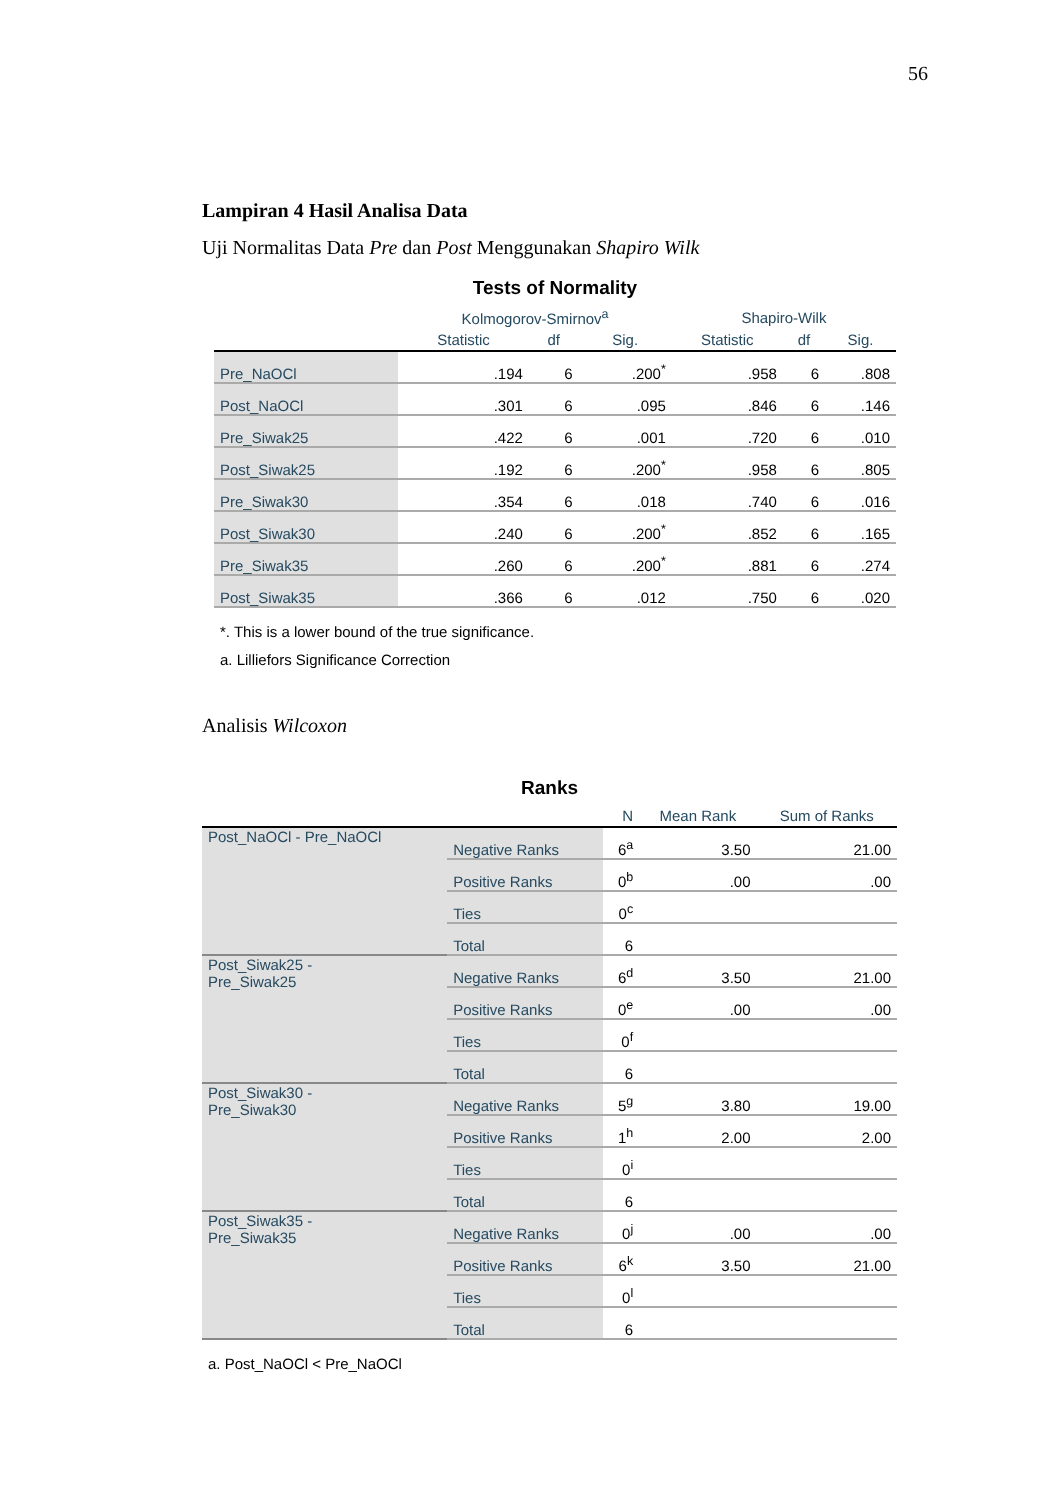56
Lampiran 4 Hasil Analisa Data
Uji Normalitas Data Pre dan Post Menggunakan Shapiro Wilk
Tests of Normality
| | Kolmogorov-Smirnov<sup>a</sup> | | | Shapiro-Wilk | | |
| --- | --- | --- | --- | --- | --- | --- |
| | Statistic | df | Sig. | Statistic | df | Sig. |
| Pre_NaOCl | .194 | 6 | .200<sup>*</sup> | .958 | 6 | .808 |
| Post_NaOCl | .301 | 6 | .095 | .846 | 6 | .146 |
| Pre_Siwak25 | .422 | 6 | .001 | .720 | 6 | .010 |
| Post_Siwak25 | .192 | 6 | .200<sup>*</sup> | .958 | 6 | .805 |
| Pre_Siwak30 | .354 | 6 | .018 | .740 | 6 | .016 |
| Post_Siwak30 | .240 | 6 | .200<sup>*</sup> | .852 | 6 | .165 |
| Pre_Siwak35 | .260 | 6 | .200<sup>*</sup> | .881 | 6 | .274 |
| Post_Siwak35 | .366 | 6 | .012 | .750 | 6 | .020 |
*. This is a lower bound of the true significance.
a. Lilliefors Significance Correction
Analisis Wilcoxon
Ranks
| | | N | Mean Rank | Sum of Ranks |
| --- | --- | --- | --- | --- |
| Post_NaOCl - Pre_NaOCl | Negative Ranks | 6<sup>a</sup> | 3.50 | 21.00 |
| | Positive Ranks | 0<sup>b</sup> | .00 | .00 |
| | Ties | 0<sup>c</sup> | | |
| | Total | 6 | | |
| Post_Siwak25 - Pre_Siwak25 | Negative Ranks | 6<sup>d</sup> | 3.50 | 21.00 |
| | Positive Ranks | 0<sup>e</sup> | .00 | .00 |
| | Ties | 0<sup>f</sup> | | |
| | Total | 6 | | |
| Post_Siwak30 - Pre_Siwak30 | Negative Ranks | 5<sup>g</sup> | 3.80 | 19.00 |
| | Positive Ranks | 1<sup>h</sup> | 2.00 | 2.00 |
| | Ties | 0<sup>i</sup> | | |
| | Total | 6 | | |
| Post_Siwak35 - Pre_Siwak35 | Negative Ranks | 0<sup>j</sup> | .00 | .00 |
| | Positive Ranks | 6<sup>k</sup> | 3.50 | 21.00 |
| | Ties | 0<sup>l</sup> | | |
| | Total | 6 | | |
a. Post_NaOCl < Pre_NaOCl